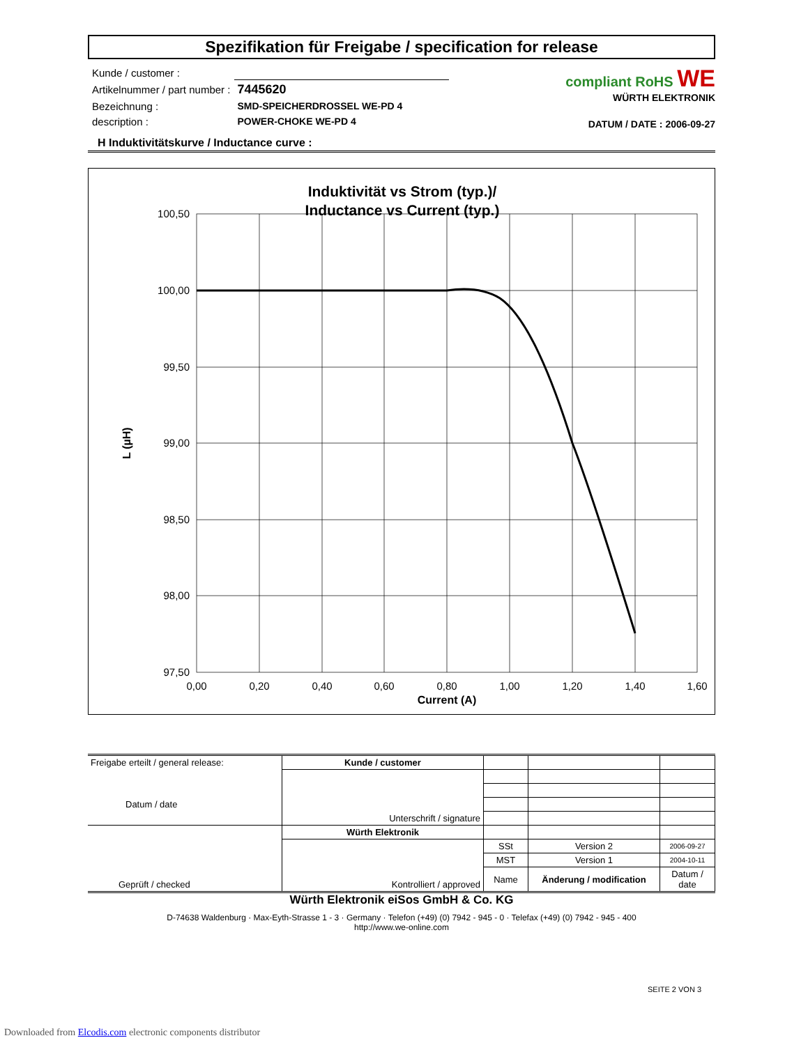Spezifikation für Freigabe / specification for release
| Kunde / customer : | |
| Artikelnummer / part number : | 7445620 |
| Bezeichnung : | SMD-SPEICHERDROSSEL WE-PD 4 |
| description : | POWER-CHOKE WE-PD 4 |
compliant RoHS WE
WÜRTH ELEKTRONIK
DATUM / DATE : 2006-09-27
H Induktivitätskurve / Inductance curve :
Induktivität vs Strom (typ.)/
Inductance vs Current (typ.)
100,50
100,00
99,50
99,00
98,50
98,00
97,50
0,00
0,20
0,40
0,60
0,80
1,00
1,20
1,40
1,60
Current (A)
L (µH)
| Freigabe erteilt / general release: Datum / date | Kunde / customer | | | |
| | Unterschrift / signature | | | |
| Geprüft / checked | Würth Elektronik | | | |
| | Kontrolliert / approved | SSt | Version 2 | 2006-09-27 |
| | | MST | Version 1 | 2004-10-11 |
| | | Name | Änderung / modification | Datum / date |
Würth Elektronik eiSos GmbH & Co. KG
D-74638 Waldenburg · Max-Eyth-Strasse 1 - 3 · Germany · Telefon (+49) (0) 7942 - 945 - 0 · Telefax (+49) (0) 7942 - 945 - 400
http://www.we-online.com
SEITE 2 VON 3
Downloaded from Elcodis.com electronic components distributor